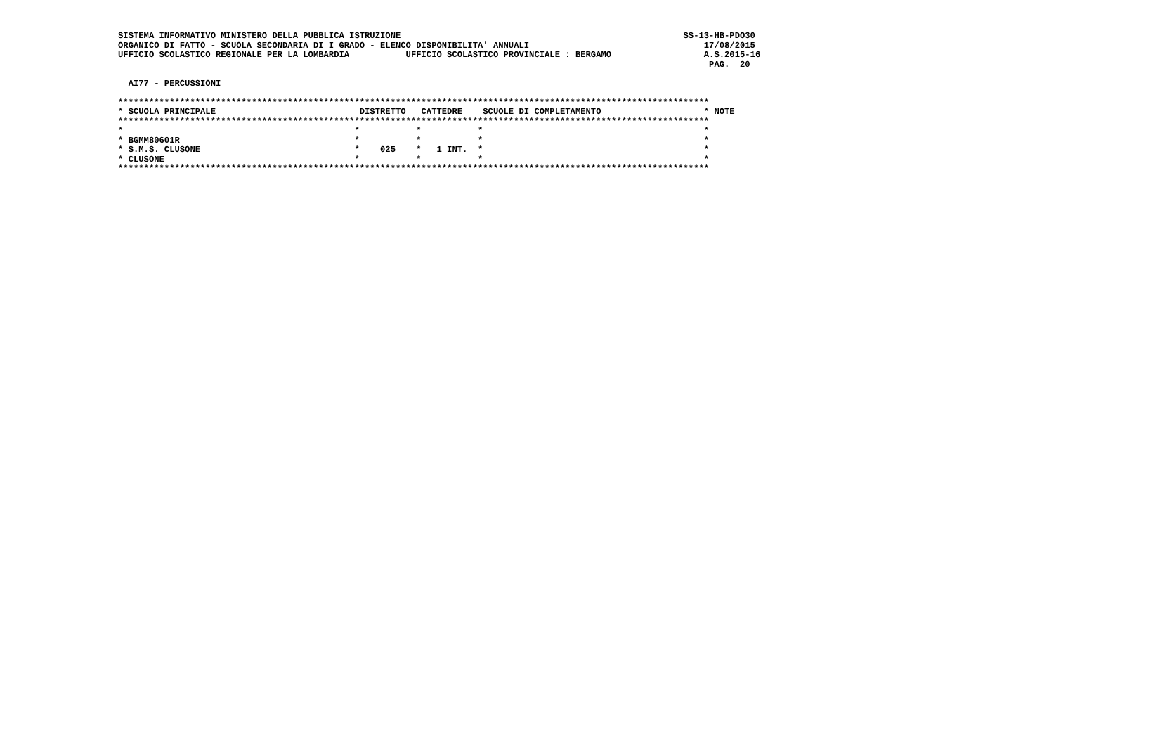SISTEMA INFORMATIVO MINISTERO DELLA PUBBLICA ISTRUZIONE                                                       SS-13-HB-PDO30
ORGANICO DI FATTO - SCUOLA SECONDARIA DI I GRADO - ELENCO DISPONIBILITA' ANNUALI                                  17/08/2015
UFFICIO SCOLASTICO REGIONALE PER LA LOMBARDIA           UFFICIO SCOLASTICO PROVINCIALE : BERGAMO                  A.S.2015-16
                                                                                                                   PAG.  20

  AI77 - PERCUSSIONI

*******************************************************************************************************************
* SCUOLA PRINCIPALE                            DISTRETTO   CATTEDRE    SCUOLE DI COMPLETAMENTO                    * NOTE
*******************************************************************************************************************
*                                             *           *           *                                           *
* BGMM80601R                                  *           *           *                                           *
* S.M.S. CLUSONE                              *    025    *   1 INT.  *                                           *
* CLUSONE                                     *           *           *                                           *
*******************************************************************************************************************